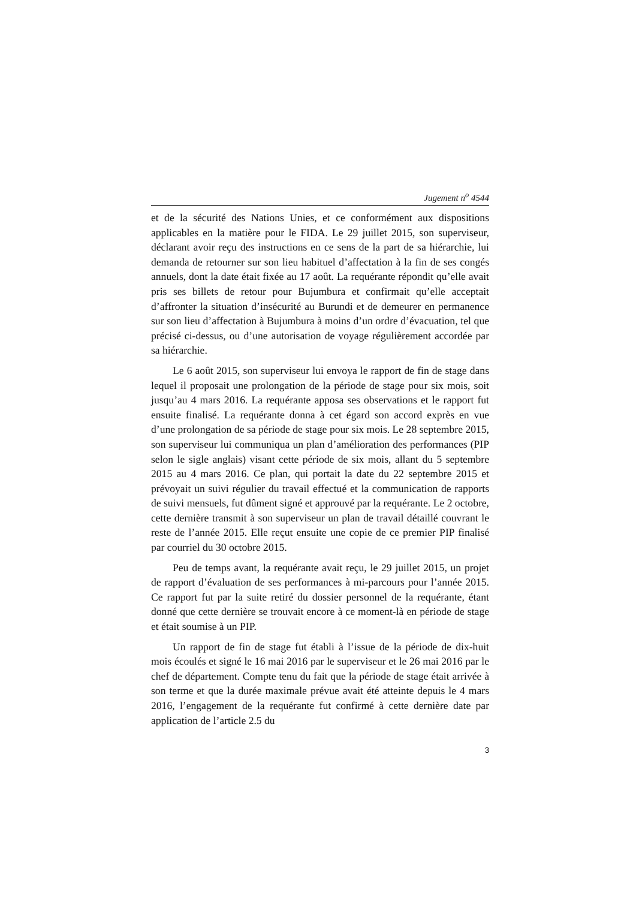Jugement n<sup>o</sup> 4544
et de la sécurité des Nations Unies, et ce conformément aux dispositions applicables en la matière pour le FIDA. Le 29 juillet 2015, son superviseur, déclarant avoir reçu des instructions en ce sens de la part de sa hiérarchie, lui demanda de retourner sur son lieu habituel d’affectation à la fin de ses congés annuels, dont la date était fixée au 17 août. La requérante répondit qu’elle avait pris ses billets de retour pour Bujumbura et confirmait qu’elle acceptait d’affronter la situation d’insécurité au Burundi et de demeurer en permanence sur son lieu d’affectation à Bujumbura à moins d’un ordre d’évacuation, tel que précisé ci-dessus, ou d’une autorisation de voyage régulièrement accordée par sa hiérarchie.
Le 6 août 2015, son superviseur lui envoya le rapport de fin de stage dans lequel il proposait une prolongation de la période de stage pour six mois, soit jusqu’au 4 mars 2016. La requérante apposa ses observations et le rapport fut ensuite finalisé. La requérante donna à cet égard son accord exprès en vue d’une prolongation de sa période de stage pour six mois. Le 28 septembre 2015, son superviseur lui communiqua un plan d’amélioration des performances (PIP selon le sigle anglais) visant cette période de six mois, allant du 5 septembre 2015 au 4 mars 2016. Ce plan, qui portait la date du 22 septembre 2015 et prévoyait un suivi régulier du travail effectué et la communication de rapports de suivi mensuels, fut dûment signé et approuvé par la requérante. Le 2 octobre, cette dernière transmit à son superviseur un plan de travail détaillé couvrant le reste de l’année 2015. Elle reçut ensuite une copie de ce premier PIP finalisé par courriel du 30 octobre 2015.
Peu de temps avant, la requérante avait reçu, le 29 juillet 2015, un projet de rapport d’évaluation de ses performances à mi-parcours pour l’année 2015. Ce rapport fut par la suite retiré du dossier personnel de la requérante, étant donné que cette dernière se trouvait encore à ce moment-là en période de stage et était soumise à un PIP.
Un rapport de fin de stage fut établi à l’issue de la période de dix-huit mois écoulés et signé le 16 mai 2016 par le superviseur et le 26 mai 2016 par le chef de département. Compte tenu du fait que la période de stage était arrivée à son terme et que la durée maximale prévue avait été atteinte depuis le 4 mars 2016, l’engagement de la requérante fut confirmé à cette dernière date par application de l’article 2.5 du
3